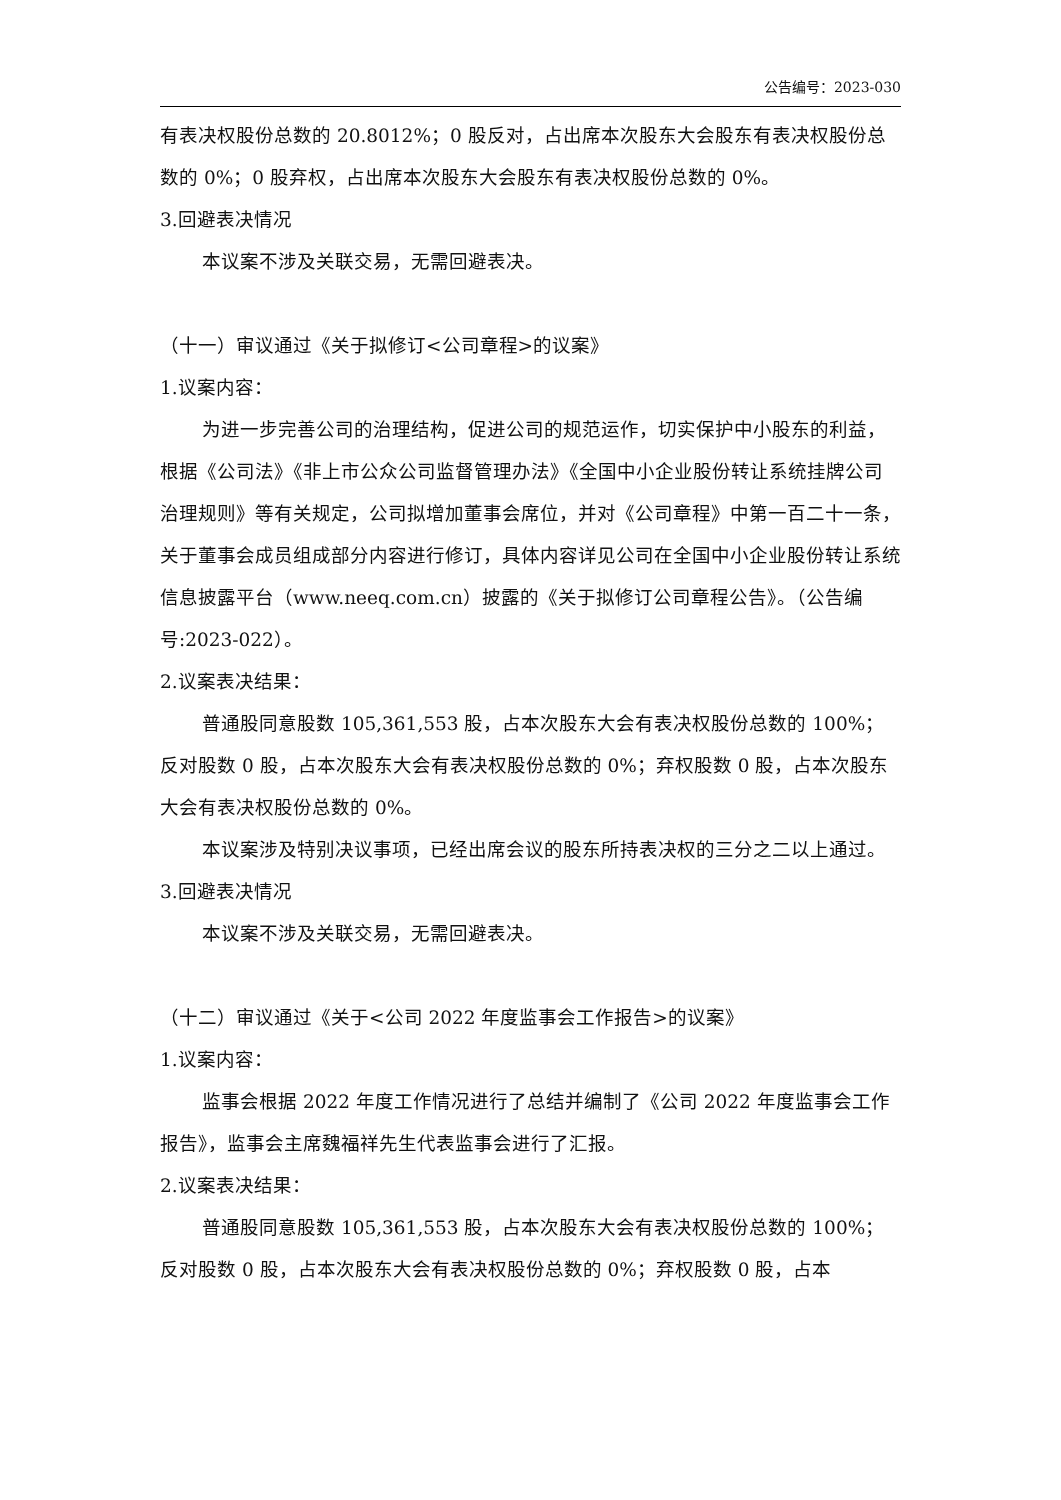公告编号：2023-030
有表决权股份总数的 20.8012%；0 股反对，占出席本次股东大会股东有表决权股份总数的 0%；0 股弃权，占出席本次股东大会股东有表决权股份总数的 0%。
3.回避表决情况
本议案不涉及关联交易，无需回避表决。
（十一）审议通过《关于拟修订<公司章程>的议案》
1.议案内容：
为进一步完善公司的治理结构，促进公司的规范运作，切实保护中小股东的利益，根据《公司法》《非上市公众公司监督管理办法》《全国中小企业股份转让系统挂牌公司治理规则》等有关规定，公司拟增加董事会席位，并对《公司章程》中第一百二十一条，关于董事会成员组成部分内容进行修订，具体内容详见公司在全国中小企业股份转让系统信息披露平台（www.neeq.com.cn）披露的《关于拟修订公司章程公告》。（公告编号:2023-022）。
2.议案表决结果：
普通股同意股数 105,361,553 股，占本次股东大会有表决权股份总数的 100%；反对股数 0 股，占本次股东大会有表决权股份总数的 0%；弃权股数 0 股，占本次股东大会有表决权股份总数的 0%。
本议案涉及特别决议事项，已经出席会议的股东所持表决权的三分之二以上通过。
3.回避表决情况
本议案不涉及关联交易，无需回避表决。
（十二）审议通过《关于<公司 2022 年度监事会工作报告>的议案》
1.议案内容：
监事会根据 2022 年度工作情况进行了总结并编制了《公司 2022 年度监事会工作报告》，监事会主席魏福祥先生代表监事会进行了汇报。
2.议案表决结果：
普通股同意股数 105,361,553 股，占本次股东大会有表决权股份总数的 100%；反对股数 0 股，占本次股东大会有表决权股份总数的 0%；弃权股数 0 股，占本